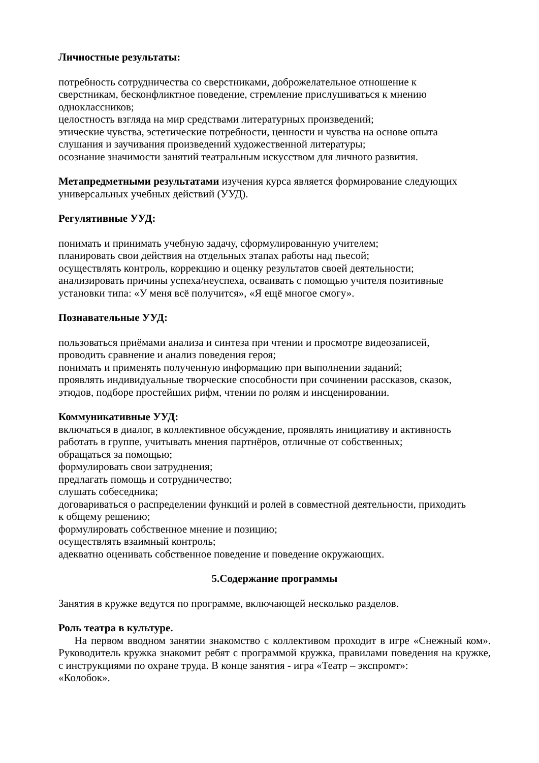Личностные результаты:
потребность сотрудничества со сверстниками, доброжелательное отношение к
сверстникам, бесконфликтное поведение, стремление прислушиваться к мнению
одноклассников;
целостность взгляда на мир средствами литературных произведений;
этические чувства, эстетические потребности, ценности и чувства на основе опыта
слушания и заучивания произведений художественной литературы;
осознание значимости занятий театральным искусством для личного развития.
Метапредметными результатами изучения курса является формирование следующих
универсальных учебных действий (УУД).
Регулятивные УУД:
понимать и принимать учебную задачу, сформулированную учителем;
планировать свои действия на отдельных этапах работы над пьесой;
осуществлять контроль, коррекцию и оценку результатов своей деятельности;
анализировать причины успеха/неуспеха, осваивать с помощью учителя позитивные
установки типа: «У меня всё получится», «Я ещё многое смогу».
Познавательные УУД:
пользоваться приёмами анализа и синтеза при чтении и просмотре видеозаписей,
проводить сравнение и анализ поведения героя;
понимать и применять полученную информацию при выполнении заданий;
проявлять индивидуальные творческие способности при сочинении рассказов, сказок,
этюдов, подборе простейших рифм, чтении по ролям и инсценировании.
Коммуникативные УУД:
включаться в диалог, в коллективное обсуждение, проявлять инициативу и активность
работать в группе, учитывать мнения партнёров, отличные от собственных;
обращаться за помощью;
формулировать свои затруднения;
предлагать помощь и сотрудничество;
слушать собеседника;
договариваться о распределении функций и ролей в совместной деятельности, приходить
к общему решению;
формулировать собственное мнение и позицию;
осуществлять взаимный контроль;
адекватно оценивать собственное поведение и поведение окружающих.
5.Содержание программы
Занятия в кружке ведутся по программе, включающей несколько разделов.
Роль театра в культуре.
На первом вводном занятии знакомство с коллективом проходит в игре «Снежный ком». Руководитель кружка знакомит ребят с программой кружка, правилами поведения на кружке, с инструкциями по охране труда. В конце занятия - игра «Театр – экспромт»:
«Колобок».